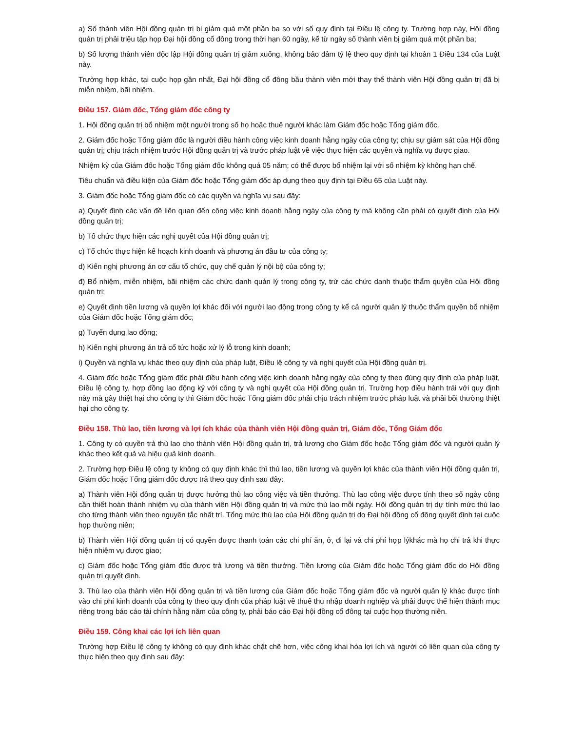a) Số thành viên Hội đồng quản trị bị giảm quá một phần ba so với số quy định tại Điều lệ công ty. Trường hợp này, Hội đồng quản trị phải triệu tập họp Đại hội đồng cổ đông trong thời hạn 60 ngày, kể từ ngày số thành viên bị giảm quá một phần ba;
b) Số lượng thành viên độc lập Hội đồng quản trị giảm xuống, không bảo đảm tỷ lệ theo quy định tại khoản 1 Điều 134 của Luật này.
Trường hợp khác, tại cuộc họp gần nhất, Đại hội đồng cổ đông bầu thành viên mới thay thế thành viên Hội đồng quản trị đã bị miễn nhiệm, bãi nhiệm.
Điều 157. Giám đốc, Tổng giám đốc công ty
1. Hội đồng quản trị bổ nhiệm một người trong số họ hoặc thuê người khác làm Giám đốc hoặc Tổng giám đốc.
2. Giám đốc hoặc Tổng giám đốc là người điều hành công việc kinh doanh hằng ngày của công ty; chịu sự giám sát của Hội đồng quản trị; chịu trách nhiệm trước Hội đồng quản trị và trước pháp luật về việc thực hiện các quyền và nghĩa vụ được giao.
Nhiệm kỳ của Giám đốc hoặc Tổng giám đốc không quá 05 năm; có thể được bổ nhiệm lại với số nhiệm kỳ không hạn chế.
Tiêu chuẩn và điều kiện của Giám đốc hoặc Tổng giám đốc áp dụng theo quy định tại Điều 65 của Luật này.
3. Giám đốc hoặc Tổng giám đốc có các quyền và nghĩa vụ sau đây:
a) Quyết định các vấn đề liên quan đến công việc kinh doanh hằng ngày của công ty mà không cần phải có quyết định của Hội đồng quản trị;
b) Tổ chức thực hiện các nghị quyết của Hội đồng quản trị;
c) Tổ chức thực hiện kế hoạch kinh doanh và phương án đầu tư của công ty;
d) Kiến nghị phương án cơ cấu tổ chức, quy chế quản lý nội bộ của công ty;
đ) Bổ nhiệm, miễn nhiệm, bãi nhiệm các chức danh quản lý trong công ty, trừ các chức danh thuộc thẩm quyền của Hội đồng quản trị;
e) Quyết định tiền lương và quyền lợi khác đối với người lao động trong công ty kể cả người quản lý thuộc thẩm quyền bổ nhiệm của Giám đốc hoặc Tổng giám đốc;
g) Tuyển dụng lao động;
h) Kiến nghị phương án trả cổ tức hoặc xử lý lỗ trong kinh doanh;
i) Quyền và nghĩa vụ khác theo quy định của pháp luật, Điều lệ công ty và nghị quyết của Hội đồng quản trị.
4. Giám đốc hoặc Tổng giám đốc phải điều hành công việc kinh doanh hằng ngày của công ty theo đúng quy định của pháp luật, Điều lệ công ty, hợp đồng lao động ký với công ty và nghị quyết của Hội đồng quản trị. Trường hợp điều hành trái với quy định này mà gây thiệt hại cho công ty thì Giám đốc hoặc Tổng giám đốc phải chịu trách nhiệm trước pháp luật và phải bồi thường thiệt hại cho công ty.
Điều 158. Thù lao, tiền lương và lợi ích khác của thành viên Hội đồng quản trị, Giám đốc, Tổng Giám đốc
1. Công ty có quyền trả thù lao cho thành viên Hội đồng quản trị, trả lương cho Giám đốc hoặc Tổng giám đốc và người quản lý khác theo kết quả và hiệu quả kinh doanh.
2. Trường hợp Điều lệ công ty không có quy định khác thì thù lao, tiền lương và quyền lợi khác của thành viên Hội đồng quản trị, Giám đốc hoặc Tổng giám đốc được trả theo quy định sau đây:
a) Thành viên Hội đồng quản trị được hưởng thù lao công việc và tiền thưởng. Thù lao công việc được tính theo số ngày công cần thiết hoàn thành nhiệm vụ của thành viên Hội đồng quản trị và mức thù lao mỗi ngày. Hội đồng quản trị dự tính mức thù lao cho từng thành viên theo nguyên tắc nhất trí. Tổng mức thù lao của Hội đồng quản trị do Đại hội đồng cổ đông quyết định tại cuộc họp thường niên;
b) Thành viên Hội đồng quản trị có quyền được thanh toán các chi phí ăn, ở, đi lại và chi phí hợp lýkhác mà họ chi trả khi thực hiện nhiệm vụ được giao;
c) Giám đốc hoặc Tổng giám đốc được trả lương và tiền thưởng. Tiền lương của Giám đốc hoặc Tổng giám đốc do Hội đồng quản trị quyết định.
3. Thù lao của thành viên Hội đồng quản trị và tiền lương của Giám đốc hoặc Tổng giám đốc và người quản lý khác được tính vào chi phí kinh doanh của công ty theo quy định của pháp luật về thuế thu nhập doanh nghiệp và phải được thể hiện thành mục riêng trong báo cáo tài chính hằng năm của công ty, phải báo cáo Đại hội đồng cổ đông tại cuộc họp thường niên.
Điều 159. Công khai các lợi ích liên quan
Trường hợp Điều lệ công ty không có quy định khác chặt chẽ hơn, việc công khai hóa lợi ích và người có liên quan của công ty thực hiện theo quy định sau đây: